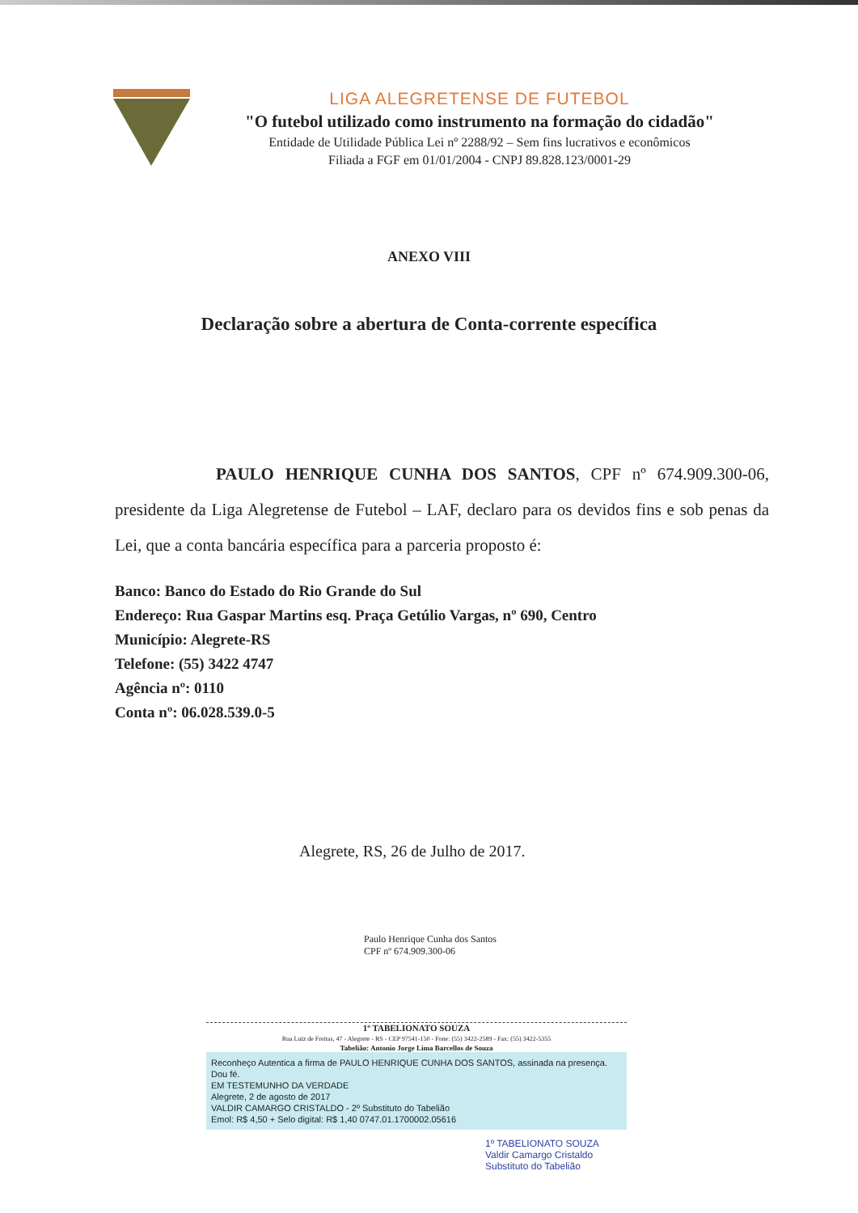LIGA ALEGRETENSE DE FUTEBOL
"O futebol utilizado como instrumento na formação do cidadão"
Entidade de Utilidade Pública Lei nº 2288/92 – Sem fins lucrativos e econômicos
Filiada a FGF em 01/01/2004 - CNPJ 89.828.123/0001-29
ANEXO VIII
Declaração sobre a abertura de Conta-corrente específica
PAULO HENRIQUE CUNHA DOS SANTOS, CPF nº 674.909.300-06, presidente da Liga Alegretense de Futebol – LAF, declaro para os devidos fins e sob penas da Lei, que a conta bancária específica para a parceria proposto é:
Banco: Banco do Estado do Rio Grande do Sul
Endereço: Rua Gaspar Martins esq. Praça Getúlio Vargas, nº 690, Centro
Município: Alegrete-RS
Telefone: (55) 3422 4747
Agência nº: 0110
Conta nº: 06.028.539.0-5
Alegrete, RS, 26 de Julho de 2017.
Paulo Henrique Cunha dos Santos
CPF nº 674.909.300-06
1º TABELIONATO SOUZA
Rua Luiz de Freitas, 47 - Alegrete - RS - CEP 97541-150 - Fone: (55) 3422-2589 - Fax: (55) 3422-5355
Tabelião: Antonio Jorge Lima Barcellos de Souza
Reconheço Autentica a firma de PAULO HENRIQUE CUNHA DOS SANTOS, assinada na presença. Dou fé.
EM TESTEMUNHO DA VERDADE
Alegrete, 2 de agosto de 2017
VALDIR CAMARGO CRISTALDO - 2º Substituto do Tabelião
Emol: R$ 4,50 + Selo digital: R$ 1,40 0747.01.1700002.05616
1º TABELIONATO SOUZA
Valdir Camargo Cristaldo
Substituto do Tabelião